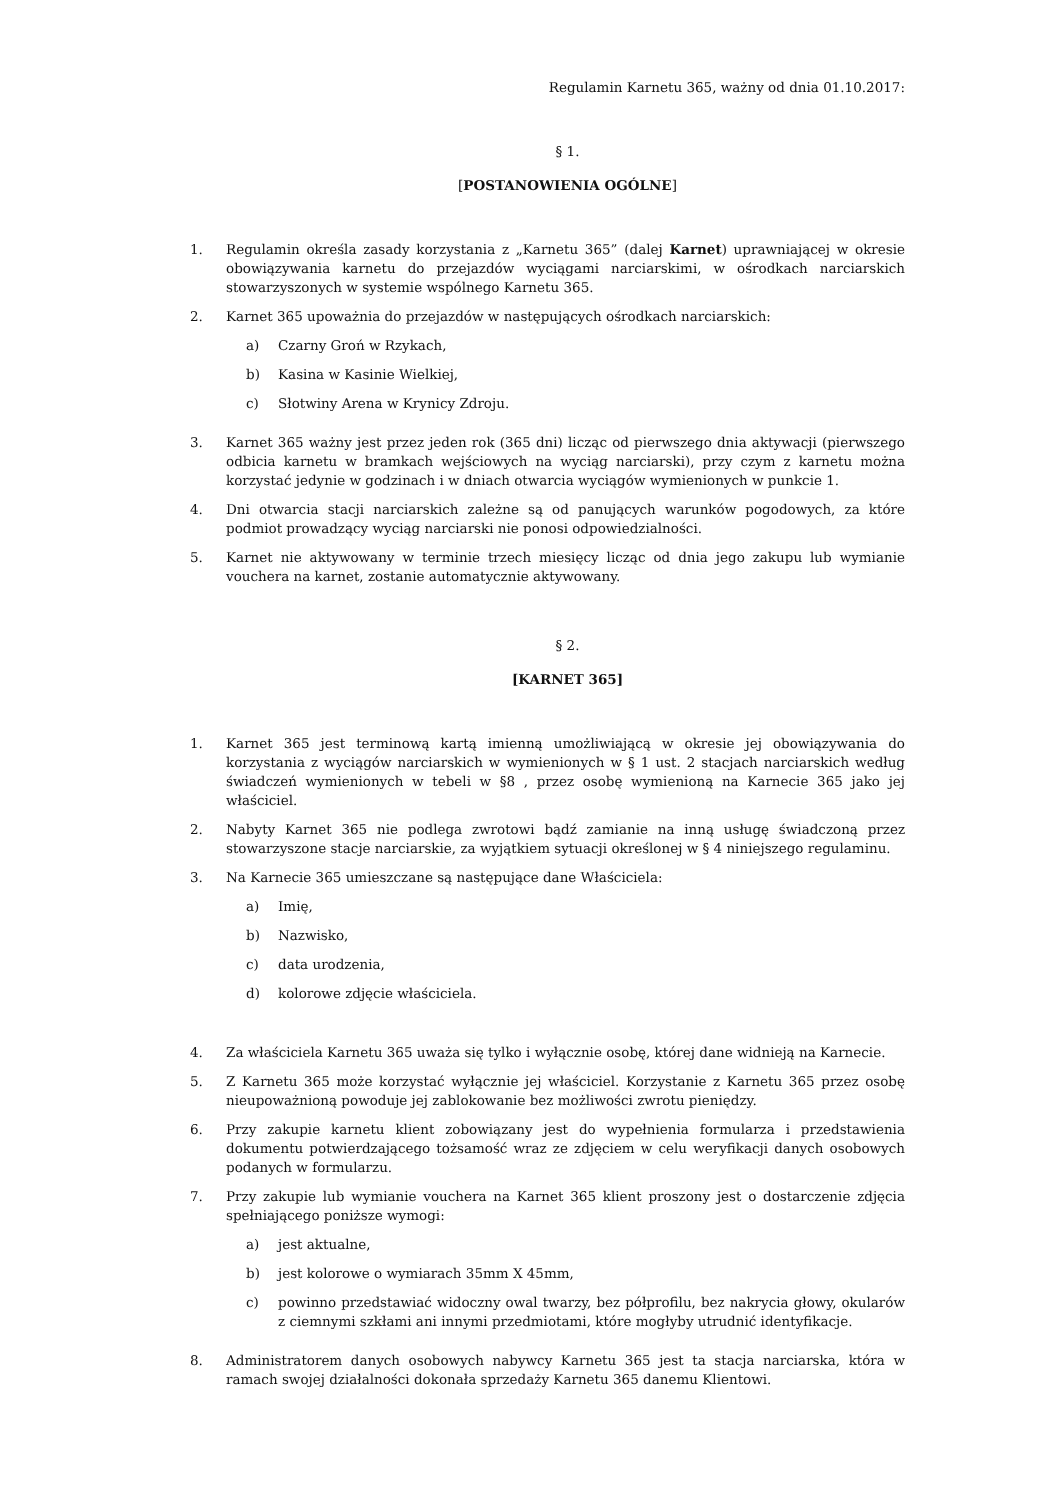Regulamin Karnetu 365, ważny od dnia 01.10.2017:
§ 1.
[POSTANOWIENIA OGÓLNE]
1. Regulamin określa zasady korzystania z „Karnetu 365” (dalej Karnet) uprawniającej w okresie obowiązywania karnetu do przejazdów wyciągami narciarskimi, w ośrodkach narciarskich stowarzyszonych w systemie wspólnego Karnetu 365.
2. Karnet 365 upoważnia do przejazdów w następujących ośrodkach narciarskich:
a) Czarny Groń w Rzykach,
b) Kasina w Kasinie Wielkiej,
c) Słotwiny Arena w Krynicy Zdroju.
3. Karnet 365 ważny jest przez jeden rok (365 dni) licząc od pierwszego dnia aktywacji (pierwszego odbicia karnetu w bramkach wejściowych na wyciąg narciarski), przy czym z karnetu można korzystać jedynie w godzinach i w dniach otwarcia wyciągów wymienionych w punkcie 1.
4. Dni otwarcia stacji narciarskich zależne są od panujących warunków pogodowych, za które podmiot prowadzący wyciąg narciarski nie ponosi odpowiedzialności.
5. Karnet nie aktywowany w terminie trzech miesięcy licząc od dnia jego zakupu lub wymianie vouchera na karnet, zostanie automatycznie aktywowany.
§ 2.
[KARNET 365]
1. Karnet 365 jest terminową kartą imienną umożliwiającą w okresie jej obowiązywania do korzystania z wyciągów narciarskich w wymienionych w § 1 ust. 2 stacjach narciarskich według świadczeń wymienionych w tebeli w §8 , przez osobę wymienioną na Karnecie 365 jako jej właściciel.
2. Nabyty Karnet 365 nie podlega zwrotowi bądź zamianie na inną usługę świadczoną przez stowarzyszone stacje narciarskie, za wyjątkiem sytuacji określonej w § 4 niniejszego regulaminu.
3. Na Karnecie 365 umieszczane są następujące dane Właściciela:
a) Imię,
b) Nazwisko,
c) data urodzenia,
d) kolorowe zdjęcie właściciela.
4. Za właściciela Karnetu 365 uważa się tylko i wyłącznie osobę, której dane widnieją na Karnecie.
5. Z Karnetu 365 może korzystać wyłącznie jej właściciel. Korzystanie z Karnetu 365 przez osobę nieupoważnioną powoduje jej zablokowanie bez możliwości zwrotu pieniędzy.
6. Przy zakupie karnetu klient zobowiązany jest do wypełnienia formularza i przedstawienia dokumentu potwierdzającego tożsamość wraz ze zdjęciem w celu weryfikacji danych osobowych podanych w formularzu.
7. Przy zakupie lub wymianie vouchera na Karnet 365 klient proszony jest o dostarczenie zdjęcia spełniającego poniższe wymogi:
a) jest aktualne,
b) jest kolorowe o wymiarach 35mm X 45mm,
c) powinno przedstawiać widoczny owal twarzy, bez półprofilu, bez nakrycia głowy, okularów z ciemnymi szkłami ani innymi przedmiotami, które mogłyby utrudnić identyfikacje.
8. Administratorem danych osobowych nabywcy Karnetu 365 jest ta stacja narciarska, która w ramach swojej działalności dokonała sprzedaży Karnetu 365 danemu Klientowi.